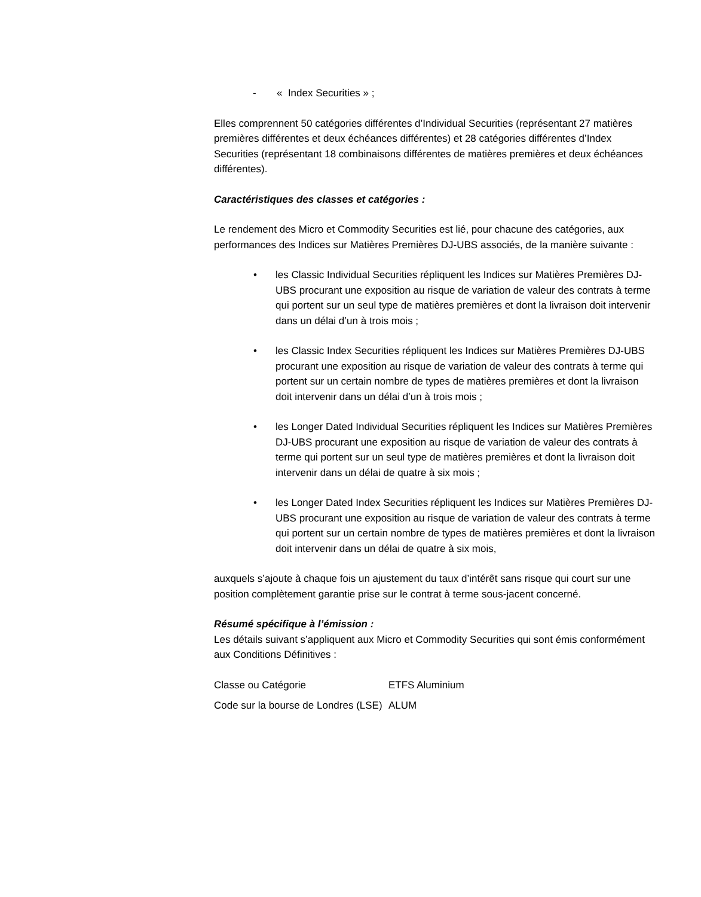- « Index Securities » ;
Elles comprennent 50 catégories différentes d’Individual Securities (représentant 27 matières premières différentes et deux échéances différentes) et 28 catégories différentes d’Index Securities (représentant 18 combinaisons différentes de matières premières et deux échéances différentes).
Caractéristiques des classes et catégories :
Le rendement des Micro et Commodity Securities est lié, pour chacune des catégories, aux performances des Indices sur Matières Premières DJ-UBS associés, de la manière suivante :
• les Classic Individual Securities répliquent les Indices sur Matières Premières DJ-UBS procurant une exposition au risque de variation de valeur des contrats à terme qui portent sur un seul type de matières premières et dont la livraison doit intervenir dans un délai d’un à trois mois ;
• les Classic Index Securities répliquent les Indices sur Matières Premières DJ-UBS procurant une exposition au risque de variation de valeur des contrats à terme qui portent sur un certain nombre de types de matières premières et dont la livraison doit intervenir dans un délai d’un à trois mois ;
• les Longer Dated Individual Securities répliquent les Indices sur Matières Premières DJ-UBS procurant une exposition au risque de variation de valeur des contrats à terme qui portent sur un seul type de matières premières et dont la livraison doit intervenir dans un délai de quatre à six mois ;
• les Longer Dated Index Securities répliquent les Indices sur Matières Premières DJ-UBS procurant une exposition au risque de variation de valeur des contrats à terme qui portent sur un certain nombre de types de matières premières et dont la livraison doit intervenir dans un délai de quatre à six mois,
auxquels s’ajoute à chaque fois un ajustement du taux d’intérêt sans risque qui court sur une position complètement garantie prise sur le contrat à terme sous-jacent concerné.
Résumé spécifique à l’émission :
Les détails suivant s’appliquent aux Micro et Commodity Securities qui sont émis conformément aux Conditions Définitives :
| Classe ou Catégorie | ETFS Aluminium |
| Code sur la bourse de Londres (LSE) | ALUM |